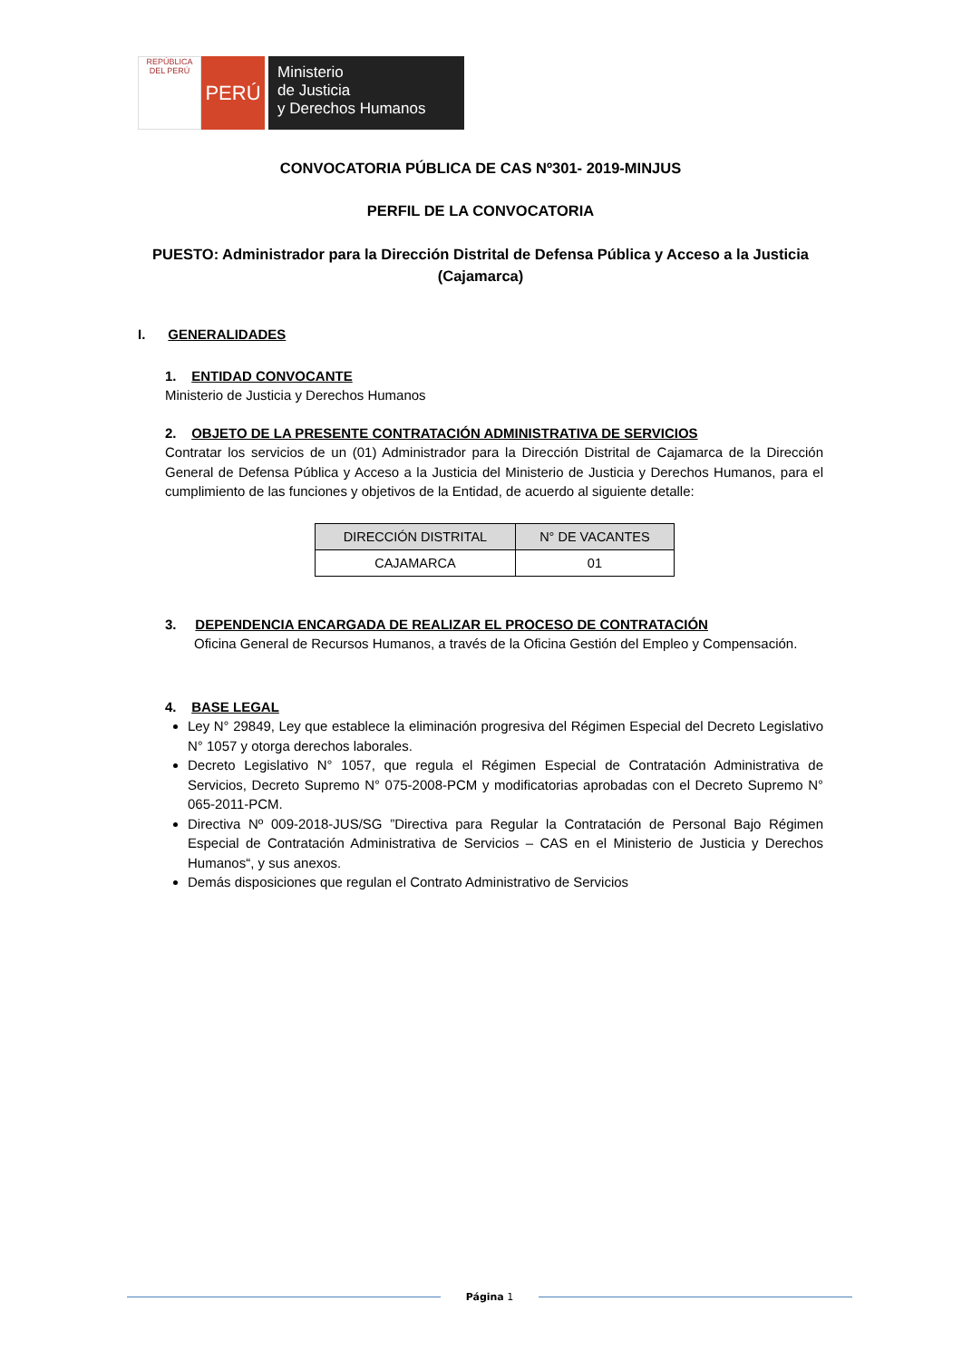REPÚBLICA DEL PERÚ
PERÚ
Ministerio
de Justicia
y Derechos Humanos
CONVOCATORIA PÚBLICA DE CAS Nº301- 2019-MINJUS
PERFIL DE LA CONVOCATORIA
PUESTO: Administrador para la Dirección Distrital de Defensa Pública y Acceso a la Justicia (Cajamarca)
I. GENERALIDADES
1. ENTIDAD CONVOCANTE
Ministerio de Justicia y Derechos Humanos
2. OBJETO DE LA PRESENTE CONTRATACIÓN ADMINISTRATIVA DE SERVICIOS
Contratar los servicios de un (01) Administrador para la Dirección Distrital de Cajamarca de la Dirección General de Defensa Pública y Acceso a la Justicia del Ministerio de Justicia y Derechos Humanos, para el cumplimiento de las funciones y objetivos de la Entidad, de acuerdo al siguiente detalle:
| DIRECCIÓN DISTRITAL | N° DE VACANTES |
| --- | --- |
| CAJAMARCA | 01 |
3. DEPENDENCIA ENCARGADA DE REALIZAR EL PROCESO DE CONTRATACIÓN
Oficina General de Recursos Humanos, a través de la Oficina Gestión del Empleo y Compensación.
4. BASE LEGAL
Ley N° 29849, Ley que establece la eliminación progresiva del Régimen Especial del Decreto Legislativo N° 1057 y otorga derechos laborales.
Decreto Legislativo N° 1057, que regula el Régimen Especial de Contratación Administrativa de Servicios, Decreto Supremo N° 075-2008-PCM y modificatorias aprobadas con el Decreto Supremo N° 065-2011-PCM.
Directiva Nº 009-2018-JUS/SG ”Directiva para Regular la Contratación de Personal Bajo Régimen Especial de Contratación Administrativa de Servicios – CAS en el Ministerio de Justicia y Derechos Humanos“, y sus anexos.
Demás disposiciones que regulan el Contrato Administrativo de Servicios
Página 1